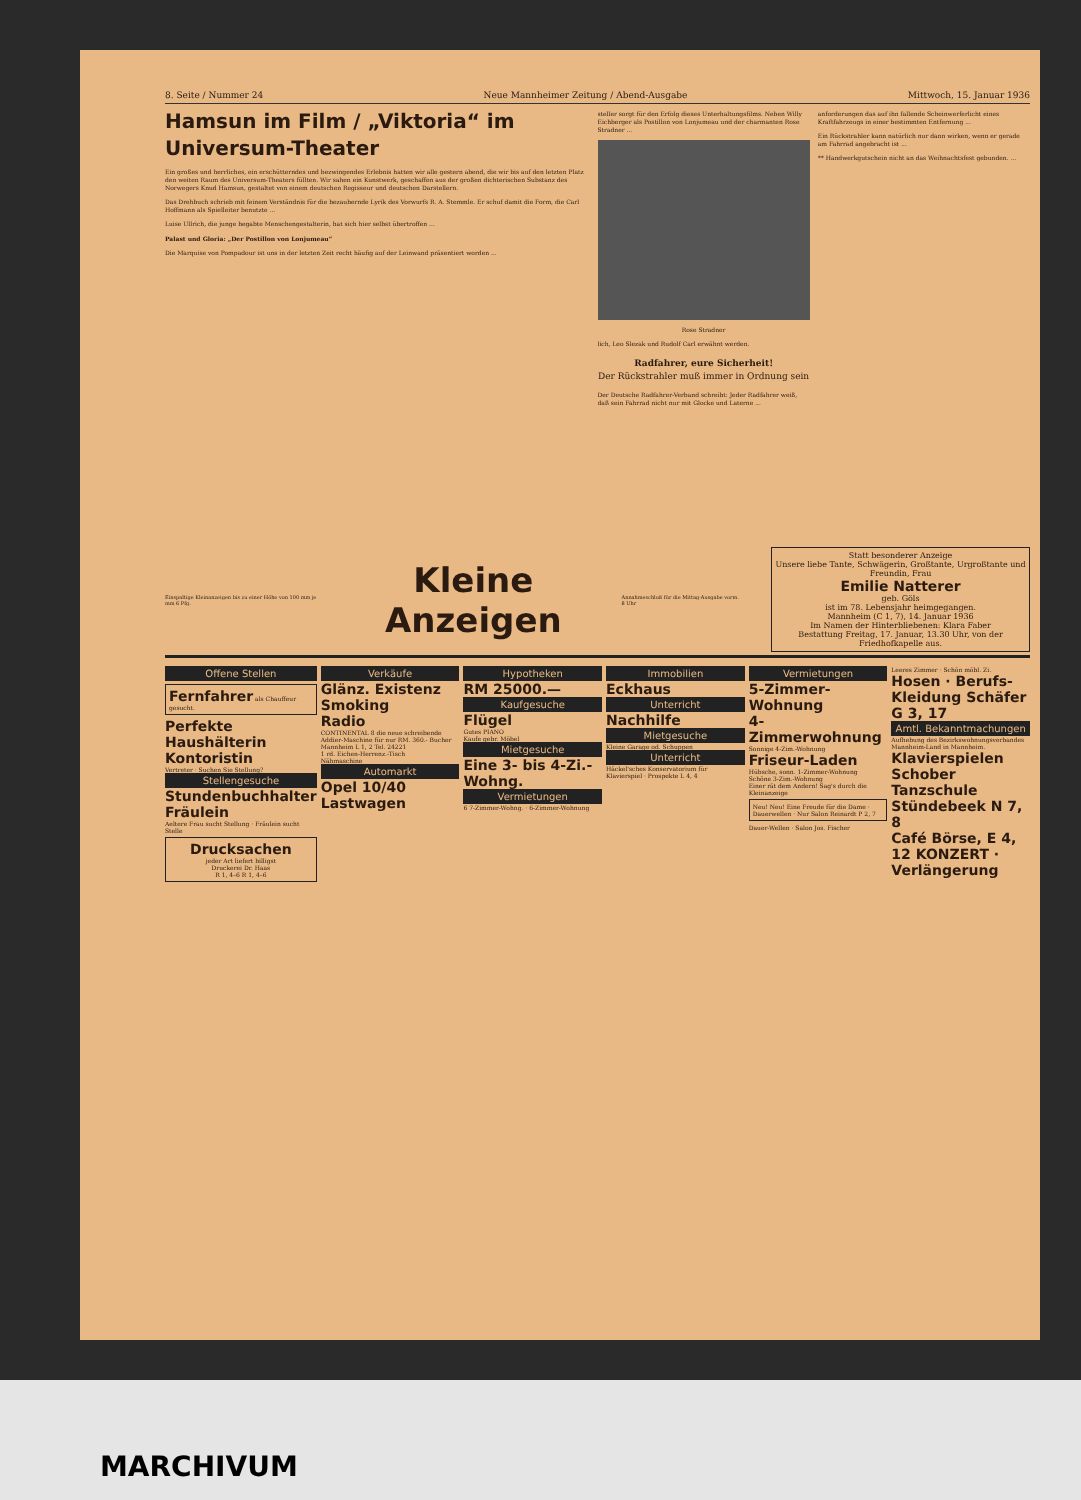8. Seite / Nummer 24 Neue Mannheimer Zeitung / Abend-Ausgabe Mittwoch, 15. Januar 1936
Hamsun im Film / „Viktoria“ im Universum-Theater
Ein großes und herrliches, ein erschütterndes und bezwingendes Erlebnis hatten wir alle gestern abend, die wir bis auf den letzten Platz den weiten Raum des Universum-Theaters füllten. Wir sahen ein Kunstwerk, geschaffen aus der großen dichterischen Substanz des Norwegers Knud Hamsun, gestaltet von einem deutschen Regisseur und deutschen Darstellern.
Das Drehbuch schrieb mit feinem Verständnis für die bezaubernde Lyrik des Vorwurfs R. A. Stemmle. Er schuf damit die Form, die Carl Hoffmann als Spielleiter benutzte ...
Luise Ullrich, die junge begabte Menschengestalterin, hat sich hier selbst übertroffen ...
Palast und Gloria: „Der Postillon von Lonjumeau“
Die Marquise von Pompadour ist uns in der letzten Zeit recht häufig auf der Leinwand präsentiert worden ...
steller sorgt für den Erfolg dieses Unterhaltungsfilms. Neben Willy Eichberger als Postillon von Lonjumeau und der charmanten Rose Stradner ...
Rose Stradner
lich, Leo Slezak und Rudolf Carl erwähnt werden.
Radfahrer, eure Sicherheit!
Der Rückstrahler muß immer in Ordnung sein
Der Deutsche Radfahrer-Verband schreibt: Jeder Radfahrer weiß, daß sein Fahrrad nicht nur mit Glocke und Laterne ...
anforderungen das auf ihn fallende Scheinwerferlicht eines Kraftfahrzeugs in einer bestimmten Entfernung ...
Ein Rückstrahler kann natürlich nur dann wirken, wenn er gerade am Fahrrad angebracht ist ...
** Handwerkgutschein nicht an das Weihnachtsfest gebunden. ...
Einspaltige Kleinanzeigen bis zu einer Höhe von 100 mm je mm 6 Pfg.
Kleine Anzeigen
Annahmeschluß für die Mittag-Ausgabe vorm. 8 Uhr
Statt besonderer Anzeige
Unsere liebe Tante, Schwägerin, Großtante, Urgroßtante und Freundin, Frau
Emilie Natterer
geb. Göls
ist im 78. Lebensjahr heimgegangen.
Mannheim (C 1, 7), 14. Januar 1936
Im Namen der Hinterbliebenen: Klara Faber
Bestattung Freitag, 17. Januar, 13.30 Uhr, von der Friedhofkapelle aus.
Offene Stellen
Fernfahrer als Chauffeur gesucht.
Perfekte Haushälterin
Kontoristin
Vertreter · Suchen Sie Stellung?
Stellengesuche
Stundenbuchhalter
Fräulein
Aeltere Frau sucht Stellung · Fräulein sucht Stelle
Drucksachen
jeder Art liefert billigst
Druckerei Dr. Haas
R 1, 4–6 R 1, 4–6
Verkäufe
Glänz. Existenz
Smoking
Radio
CONTINENTAL 8 die neue schreibende Addier-Maschine für nur RM. 360.- Bucher Mannheim L 1, 2 Tel. 24221
1 rd. Eichen-Herrenz.-Tisch
Nähmaschine
Automarkt
Opel 10/40
Lastwagen
Hypotheken
RM 25000.—
Kaufgesuche
Flügel
Gutes PIANO
Kaufe gebr. Möbel
Mietgesuche
Eine 3- bis 4-Zi.-Wohng.
Vermietungen
6 7-Zimmer-Wohng. · 6-Zimmer-Wohnung
Immobilien
Eckhaus
Unterricht
Nachhilfe
Mietgesuche
Kleine Garage od. Schuppen
Unterricht
Häckel'sches Konservatorium für Klavierspiel · Prospekte L 4, 4
Vermietungen
5-Zimmer-Wohnung
4-Zimmerwohnung
Sonnige 4-Zim.-Wohnung
Friseur-Laden
Hübsche, sonn. 1-Zimmer-Wohnung
Schöne 3-Zim.-Wohnung
Einer rät dem Andern! Sag's durch die Kleinanzeige
Neu! Neu! Eine Freude für die Dame · Dauerwellen · Nur Salon Reinardt P 2, 7
Dauer-Wellen · Salon Jos. Fischer
Leeres Zimmer · Schön möbl. Zi.
Hosen · Berufs-Kleidung Schäfer G 3, 17
Amtl. Bekanntmachungen
Aufhebung des Bezirkswohnungsverbandes Mannheim-Land in Mannheim.
Klavierspielen
Schober
Tanzschule Stündebeek N 7, 8
Café Börse, E 4, 12 KONZERT · Verlängerung
MARCHIVUM